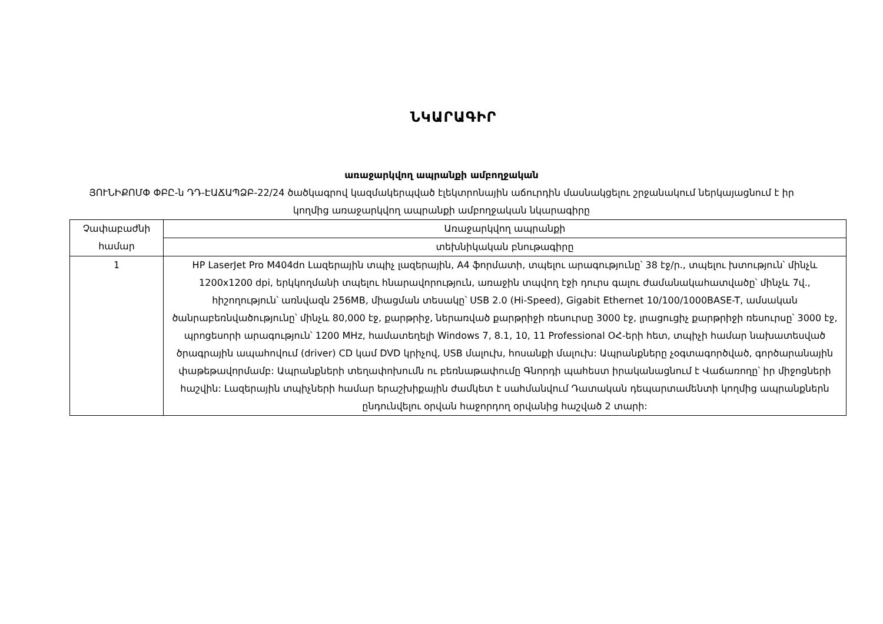ՆԿԱՐԱԳԻՐ
առաջարկվող ապրանքի ամբողջական
ՅՈՒՆԻՔՈՄՓ ՓԲԸ-ն ԴԴ-ԷԱՃԱՊՁԲ-22/24 ծածկագրով կազմակերպված էլեկտրոնային աճուրդին մասնակցելու շրջանակում ներկայացնում է իր կողմից առաջարկվող ապրանքի ամբողջական նկարագիրը
| Չափաբաժնի համար | Առաջարկվող ապրանքի |
| | տեխնիկական բնութագիրը |
| 1 | HP LaserJet Pro M404dn Լազերային տպիչ լազերային, A4 ֆորմատի, տպելու արագությունը՝ 38 էջ/ր., տպելու խտություն՝ մինչև 1200x1200 dpi, երկկողմանի տպելու հնարավորություն, առաջին տպվող էջի դուրս գալու ժամանակահատվածը՝ մինչև 7վ., հիշողություն՝ առնվազն 256MB, միացման տեսակը՝ USB 2.0 (Hi-Speed), Gigabit Ethernet 10/100/1000BASE-T, ամսական ծանրաբեռնվածությունը՝ մինչև 80,000 էջ, քարթրիջ, ներառված քարթրիջի ռեսուրսը 3000 էջ, լրացուցիչ քարթրիջի ռեսուրսը՝ 3000 էջ, պրոցեսորի արագություն՝ 1200 MHz, համատեղելի Windows 7, 8.1, 10, 11 Professional ՕՀ-երի հետ, տպիչի համար նախատեսված ծրագրային ապահովում (driver) CD կամ DVD կրիչով, USB մալուխ, հոսանքի մալուխ: Ապրանքները չօգտագործված, գործարանային փաթեթավորմամբ: Ապրանքների տեղափոխումն ու բեռնաթափումը Գնորդի պահեստ իրականացնում է Վաճառողը՝ իր միջոցների հաշվին: Լազերային տպիչների համար երաշխիքային ժամկետ է սահմանվում Դատական դեպարտամենտի կողմից ապրանքներն ընդունվելու օրվան հաջորդող օրվանից հաշված 2 տարի: |